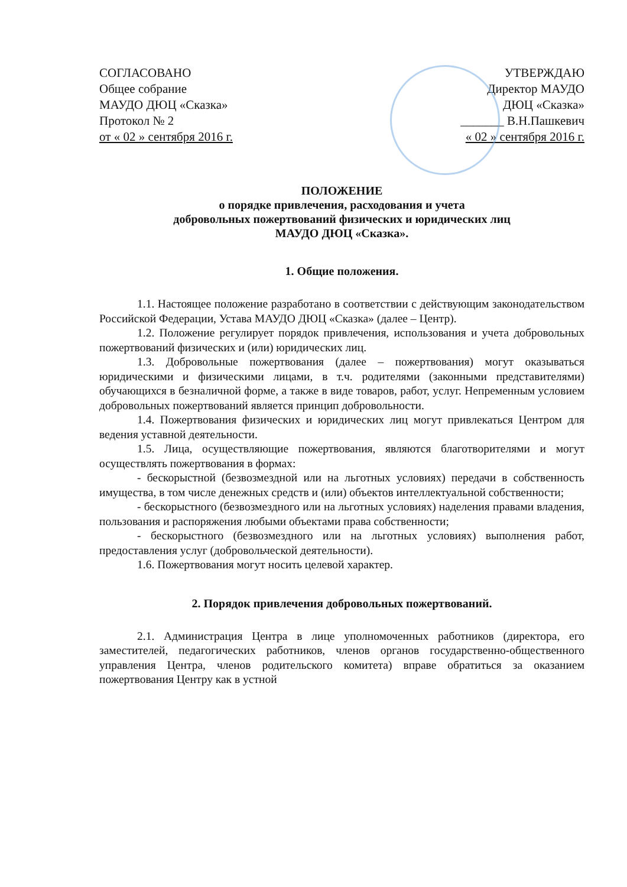СОГЛАСОВАНО
Общее собрание
МАУДО ДЮЦ «Сказка»
Протокол № 2
от « 02 » сентября 2016 г.
УТВЕРЖДАЮ
Директор МАУДО
ДЮЦ «Сказка»
_______ В.Н.Пашкевич
« 02 » сентября 2016 г.
ПОЛОЖЕНИЕ
о порядке привлечения, расходования и учета
добровольных пожертвований физических и юридических лиц
МАУДО ДЮЦ «Сказка».
1. Общие положения.
1.1. Настоящее положение разработано в соответствии с действующим законодательством Российской Федерации, Устава МАУДО ДЮЦ «Сказка» (далее – Центр).
1.2. Положение регулирует порядок привлечения, использования и учета добровольных пожертвований физических и (или) юридических лиц.
1.3. Добровольные пожертвования (далее – пожертвования) могут оказываться юридическими и физическими лицами, в т.ч. родителями (законными представителями) обучающихся в безналичной форме, а также в виде товаров, работ, услуг. Непременным условием добровольных пожертвований является принцип добровольности.
1.4. Пожертвования физических и юридических лиц могут привлекаться Центром для ведения уставной деятельности.
1.5. Лица, осуществляющие пожертвования, являются благотворителями и могут осуществлять пожертвования в формах:
- бескорыстной (безвозмездной или на льготных условиях) передачи в собственность имущества, в том числе денежных средств и (или) объектов интеллектуальной собственности;
- бескорыстного (безвозмездного или на льготных условиях) наделения правами владения, пользования и распоряжения любыми объектами права собственности;
- бескорыстного (безвозмездного или на льготных условиях) выполнения работ, предоставления услуг (добровольческой деятельности).
1.6. Пожертвования могут носить целевой характер.
2. Порядок привлечения добровольных пожертвований.
2.1. Администрация Центра в лице уполномоченных работников (директора, его заместителей, педагогических работников, членов органов государственно-общественного управления Центра, членов родительского комитета) вправе обратиться за оказанием пожертвования Центру как в устной